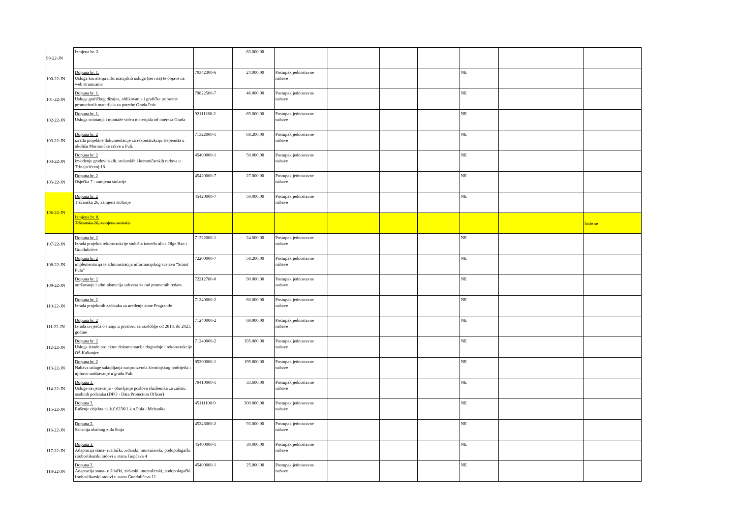| 99-22-JN | Izmjena br. 2. | | 83.000,00 | | | | | | | | |
| 100-22-JN | Dopuna br. 1. Usluga korištenja informacijskih usluga (servisa) te objave na web stranicama | 79342300-6 | 24.000,00 | Postupak jednostavne nabave | | | | NE | | | |
| 101-22-JN | Dopuna br. 1. Usluga grafičkog dizajna, oblikovanja i grafičke pripreme promotivnih materijala za potrebe Grada Pule | 79822500-7 | 46.000,00 | Postupak jednostavne nabave | | | | NE | | | |
| 102-22-JN | Dopuna br. 1. Usluga snimanja i montaže video materijala od interesa Grada | 92111260-2 | 69.000,00 | Postupak jednostavne nabave | | | | NE | | | |
| 103-22-JN | Dopuna br. 2 izrada projektne dokumentacije za rekonstrukciju stepeništa u okolišu Mornaričke crkve u Puli. | 71322000-1 | 68.200,00 | Postupak jednostavne nabave | | | | NE | | | |
| 104-22-JN | Dopuna br. 2 izvođenje građevinskih, stolarskih i keramičarskih radova u Trinajstićevoj 18 | 45400000-1 | 50.000,00 | Postupak jednostavne nabave | | | | NE | | | |
| 105-22-JN | Dopuna br. 2 Osječka 7 - zamjena stolarije | 45420000-7 | 27.000,00 | Postupak jednostavne nabave | | | | NE | | | |
| 106-22-JN | Dopuna br. 2 Tršćanska 26, zamjena stolarije | 45420000-7 | 50.000,00 | Postupak jednostavne nabave | | | | NE | | | |
| | Izmjena br. 8. Tršćanska 26, zamjena stolarije | | | | | | | | | | briše se |
| 107-22-JN | Dopuna br. 2 Izrada projekta rekonstrukcije stubišta između ulica Olge Ban i Gundulićeve | 71322000-1 | 24.000,00 | Postupak jednostavne nabave | | | | NE | | | |
| 108-22-JN | Dopuna br. 2 implementacija te administracija informacijskog sustava “Smart Pula” | 72200000-7 | 58.200,00 | Postupak jednostavne nabave | | | | NE | | | |
| 109-22-JN | Dopuna br. 2 održavanje i administracija softvera za rad prometnih redara | 72212780-0 | 90.000,00 | Postupak jednostavne nabave | | | | NE | | | |
| 110-22-JN | Dopuna br. 2 Izrada projektnih zadataka za uređenje zone Pragrande | 71240000-2 | 60.000,00 | Postupak jednostavne nabave | | | | NE | | | |
| 111-22-JN | Dopuna br. 2 Izrada izvješća o stanju u prostoru za razdoblje od 2018. do 2021. godine | 71240000-2 | 69.900,00 | Postupak jednostavne nabave | | | | NE | | | |
| 112-22-JN | Dopuna br. 2 Usluga izrade projektne dokumentacije dogradnje i rekonstrukcije OŠ Kaštanjer | 71240000-2 | 195.000,00 | Postupak jednostavne nabave | | | | NE | | | |
| 113-22-JN | Dopuna br. 2 Nabava usluge sakupljanja nusproizvoda životinjskog podrijetla i njihovo uništavanje u gradu Puli | 85200000-1 | 199.800,00 | Postupak jednostavne nabave | | | | NE | | | |
| 114-22-JN | Dopuna 3. Usluge savjetovanja - obavljanje poslova službenika za zaštitu osobnih podataka (DPO - Data Protection Officer) | 79410000-1 | 33.600,00 | Postupak jednostavne nabave | | | | NE | | | |
| 115-22-JN | Dopuna 3. Rušenje objekta na k.č.6236/1 k.o.Pula - Mehanika | 45111100-9 | 300.000,00 | Postupak jednostavne nabave | | | | NE | | | |
| 116-22-JN | Dopuna 3. Sanacija obalnog zida Stoja | 45243000-2 | 93.000,00 | Postupak jednostavne nabave | | | | NE | | | |
| 117-22-JN | Dopuna 3. Adaptacija stana- rušilački, zidarski, montažerski, podopolagački i soboslikarski radovi u stanu Gupčeva 4 | 45400000-1 | 30.000,00 | Postupak jednostavne nabave | | | | NE | | | |
| 118-22-JN | Dopuna 3. Adaptacija stana- rušilački, zidarski, montažerski, podopolagački i soboslikarski radovi u stanu Gundulićeva 11 | 45400000-1 | 25.000,00 | Postupak jednostavne nabave | | | | NE | | | |